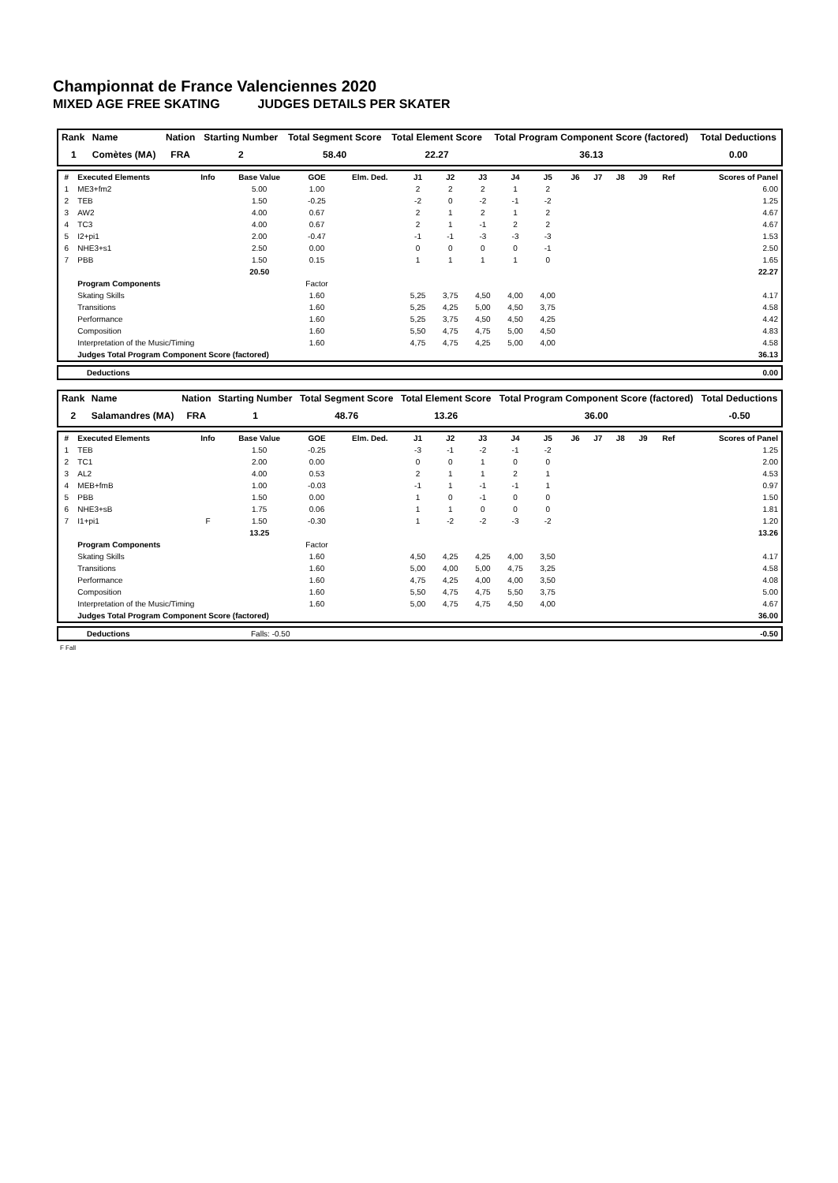Championnat de France Valenciennes 2020
MIXED AGE FREE SKATING JUDGES DETAILS PER SKATER
| Rank | Name | Nation | Starting Number | Total Segment Score | Total Element Score | Total Program Component Score (factored) | Total Deductions |
| --- | --- | --- | --- | --- | --- | --- | --- |
| 1 | Comètes (MA) | FRA | 2 | 58.40 | 22.27 | 36.13 | 0.00 |
| # | Executed Elements | Info | Base Value | GOE | Elm. Ded. | J1 | J2 | J3 | J4 | J5 | J6 | J7 | J8 | J9 | Ref | Scores of Panel |
| --- | --- | --- | --- | --- | --- | --- | --- | --- | --- | --- | --- | --- | --- | --- | --- | --- |
| 1 | ME3+fm2 | | 5.00 | 1.00 | | 2 | 2 | 2 | 1 | 2 | | | | | | 6.00 |
| 2 | TEB | | 1.50 | -0.25 | | -2 | 0 | -2 | -1 | -2 | | | | | | 1.25 |
| 3 | AW2 | | 4.00 | 0.67 | | 2 | 1 | 2 | 1 | 2 | | | | | | 4.67 |
| 4 | TC3 | | 4.00 | 0.67 | | 2 | 1 | -1 | 2 | 2 | | | | | | 4.67 |
| 5 | I2+pi1 | | 2.00 | -0.47 | | -1 | -1 | -3 | -3 | -3 | | | | | | 1.53 |
| 6 | NHE3+s1 | | 2.50 | 0.00 | | 0 | 0 | 0 | 0 | -1 | | | | | | 2.50 |
| 7 | PBB | | 1.50 | 0.15 | | 1 | 1 | 1 | 1 | 0 | | | | | | 1.65 |
| | | | 20.50 | | | | | | | | | | | | | 22.27 |
| | Program Components | | | Factor | | | | | | | | | | | | |
| | Skating Skills | | | 1.60 | | 5,25 | 3,75 | 4,50 | 4,00 | 4,00 | | | | | | 4.17 |
| | Transitions | | | 1.60 | | 5,25 | 4,25 | 5,00 | 4,50 | 3,75 | | | | | | 4.58 |
| | Performance | | | 1.60 | | 5,25 | 3,75 | 4,50 | 4,50 | 4,25 | | | | | | 4.42 |
| | Composition | | | 1.60 | | 5,50 | 4,75 | 4,75 | 5,00 | 4,50 | | | | | | 4.83 |
| | Interpretation of the Music/Timing | | | 1.60 | | 4,75 | 4,75 | 4,25 | 5,00 | 4,00 | | | | | | 4.58 |
| | Judges Total Program Component Score (factored) | | | | | | | | | | | | | | | 36.13 |
| Deductions | 0.00 |
| --- | --- |
| Rank | Name | Nation | Starting Number | Total Segment Score | Total Element Score | Total Program Component Score (factored) | Total Deductions |
| --- | --- | --- | --- | --- | --- | --- | --- |
| 2 | Salamandres (MA) | FRA | 1 | 48.76 | 13.26 | 36.00 | -0.50 |
| # | Executed Elements | Info | Base Value | GOE | Elm. Ded. | J1 | J2 | J3 | J4 | J5 | J6 | J7 | J8 | J9 | Ref | Scores of Panel |
| --- | --- | --- | --- | --- | --- | --- | --- | --- | --- | --- | --- | --- | --- | --- | --- | --- |
| 1 | TEB | | 1.50 | -0.25 | | -3 | -1 | -2 | -1 | -2 | | | | | | 1.25 |
| 2 | TC1 | | 2.00 | 0.00 | | 0 | 0 | 1 | 0 | 0 | | | | | | 2.00 |
| 3 | AL2 | | 4.00 | 0.53 | | 2 | 1 | 1 | 2 | 1 | | | | | | 4.53 |
| 4 | MEB+fmB | | 1.00 | -0.03 | | -1 | 1 | -1 | -1 | 1 | | | | | | 0.97 |
| 5 | PBB | | 1.50 | 0.00 | | 1 | 0 | -1 | 0 | 0 | | | | | | 1.50 |
| 6 | NHE3+sB | | 1.75 | 0.06 | | 1 | 1 | 0 | 0 | 0 | | | | | | 1.81 |
| 7 | I1+pi1 | F | 1.50 | -0.30 | | 1 | -2 | -2 | -3 | -2 | | | | | | 1.20 |
| | | | 13.25 | | | | | | | | | | | | | 13.26 |
| | Program Components | | | Factor | | | | | | | | | | | | |
| | Skating Skills | | | 1.60 | | 4,50 | 4,25 | 4,25 | 4,00 | 3,50 | | | | | | 4.17 |
| | Transitions | | | 1.60 | | 5,00 | 4,00 | 5,00 | 4,75 | 3,25 | | | | | | 4.58 |
| | Performance | | | 1.60 | | 4,75 | 4,25 | 4,00 | 4,00 | 3,50 | | | | | | 4.08 |
| | Composition | | | 1.60 | | 5,50 | 4,75 | 4,75 | 5,50 | 3,75 | | | | | | 5.00 |
| | Interpretation of the Music/Timing | | | 1.60 | | 5,00 | 4,75 | 4,75 | 4,50 | 4,00 | | | | | | 4.67 |
| | Judges Total Program Component Score (factored) | | | | | | | | | | | | | | | 36.00 |
| Deductions | Falls: -0.50 | -0.50 |
F Fall